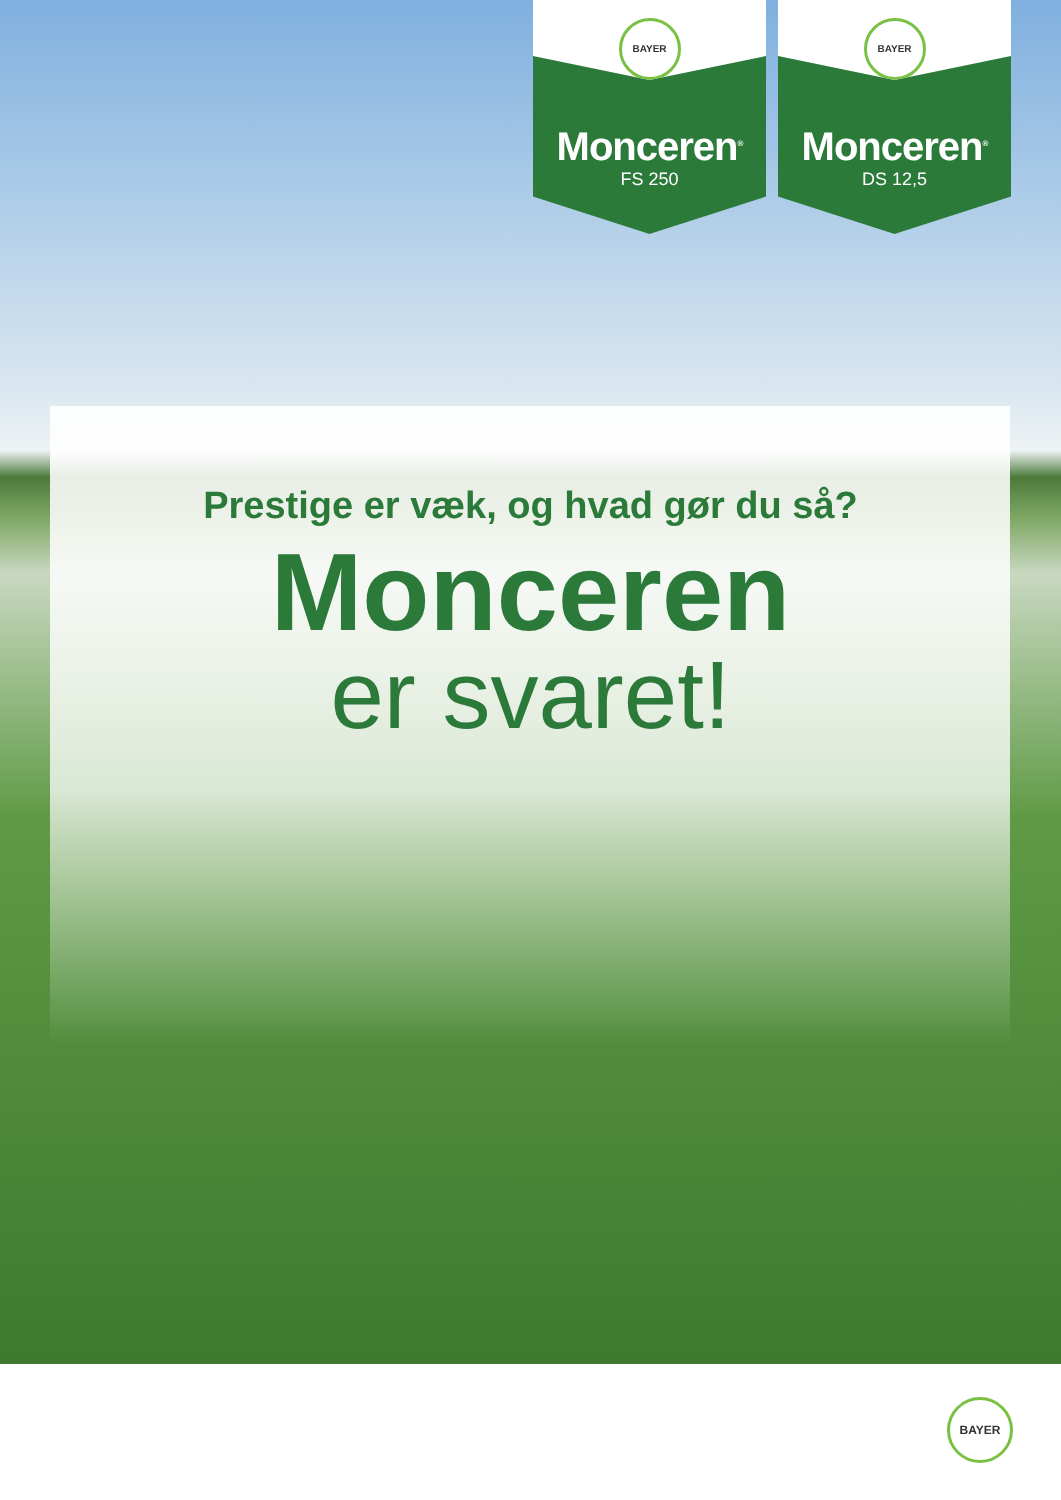BAYER
Monceren<sup>®</sup>
FS 250
BAYER
Monceren<sup>®</sup>
DS 12,5
Prestige er væk, og hvad gør du så?
Monceren
er svaret!
BAYER